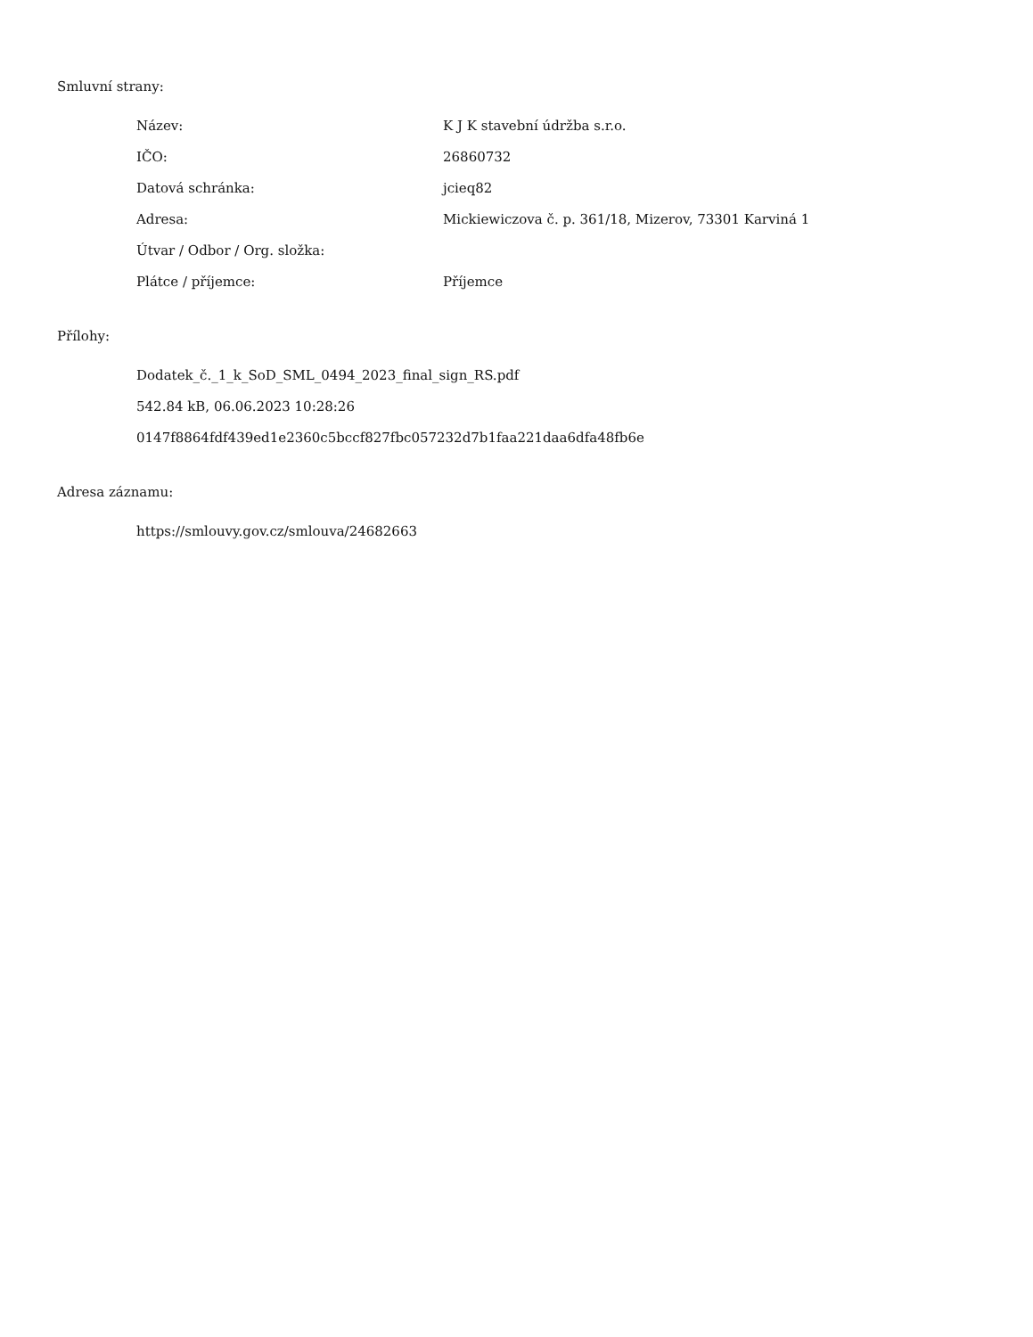Smluvní strany:
| Název: | K J K stavební údržba s.r.o. |
| IČO: | 26860732 |
| Datová schránka: | jcieq82 |
| Adresa: | Mickiewiczova č. p. 361/18, Mizerov, 73301 Karviná 1 |
| Útvar / Odbor / Org. složka: | |
| Plátce / příjemce: | Příjemce |
Přílohy:
Dodatek_č._1_k_SoD_SML_0494_2023_final_sign_RS.pdf
542.84 kB, 06.06.2023 10:28:26
0147f8864fdf439ed1e2360c5bccf827fbc057232d7b1faa221daa6dfa48fb6e
Adresa záznamu:
https://smlouvy.gov.cz/smlouva/24682663